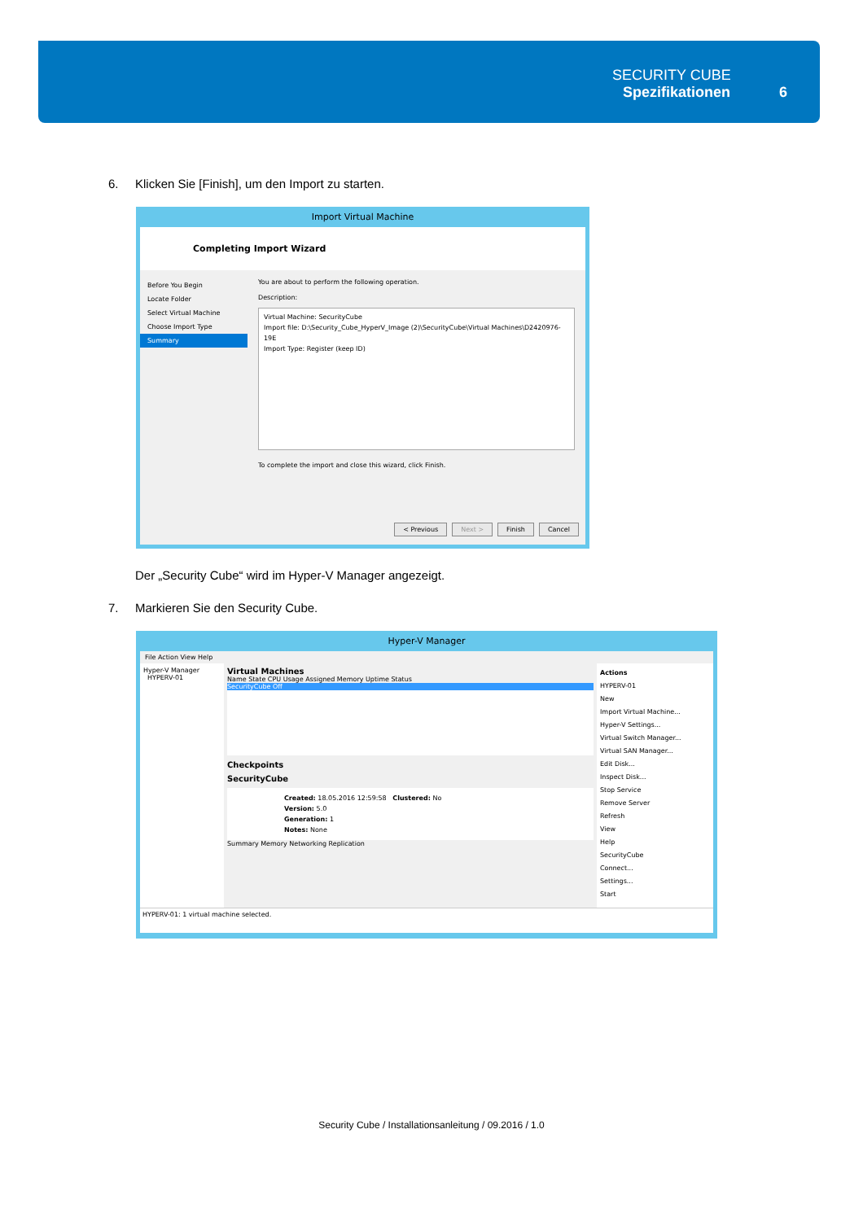SECURITY CUBE
Spezifikationen 6
6. Klicken Sie [Finish], um den Import zu starten.
Import Virtual Machine
Completing Import Wizard
Before You Begin
Locate Folder
Select Virtual Machine
Choose Import Type
Summary
You are about to perform the following operation.
Description:
Virtual Machine: SecurityCube
Import file: D:\Security_Cube_HyperV_Image (2)\SecurityCube\Virtual Machines\D2420976-19E
Import Type: Register (keep ID)
To complete the import and close this wizard, click Finish.
< Previous Next > Finish Cancel
Der „Security Cube“ wird im Hyper-V Manager angezeigt.
7. Markieren Sie den Security Cube.
Hyper-V Manager
File Action View Help
Hyper-V Manager
HYPERV-01
Virtual Machines
Name State CPU Usage Assigned Memory Uptime Status
SecurityCube Off
Checkpoints
SecurityCube
Created: 18.05.2016 12:59:58 Clustered: No
Version: 5.0
Generation: 1
Notes: None
Summary Memory Networking Replication
Actions
HYPERV-01
New
Import Virtual Machine...
Hyper-V Settings...
Virtual Switch Manager...
Virtual SAN Manager...
Edit Disk...
Inspect Disk...
Stop Service
Remove Server
Refresh
View
Help
SecurityCube
Connect...
Settings...
Start
HYPERV-01: 1 virtual machine selected.
Security Cube / Installationsanleitung / 09.2016 / 1.0